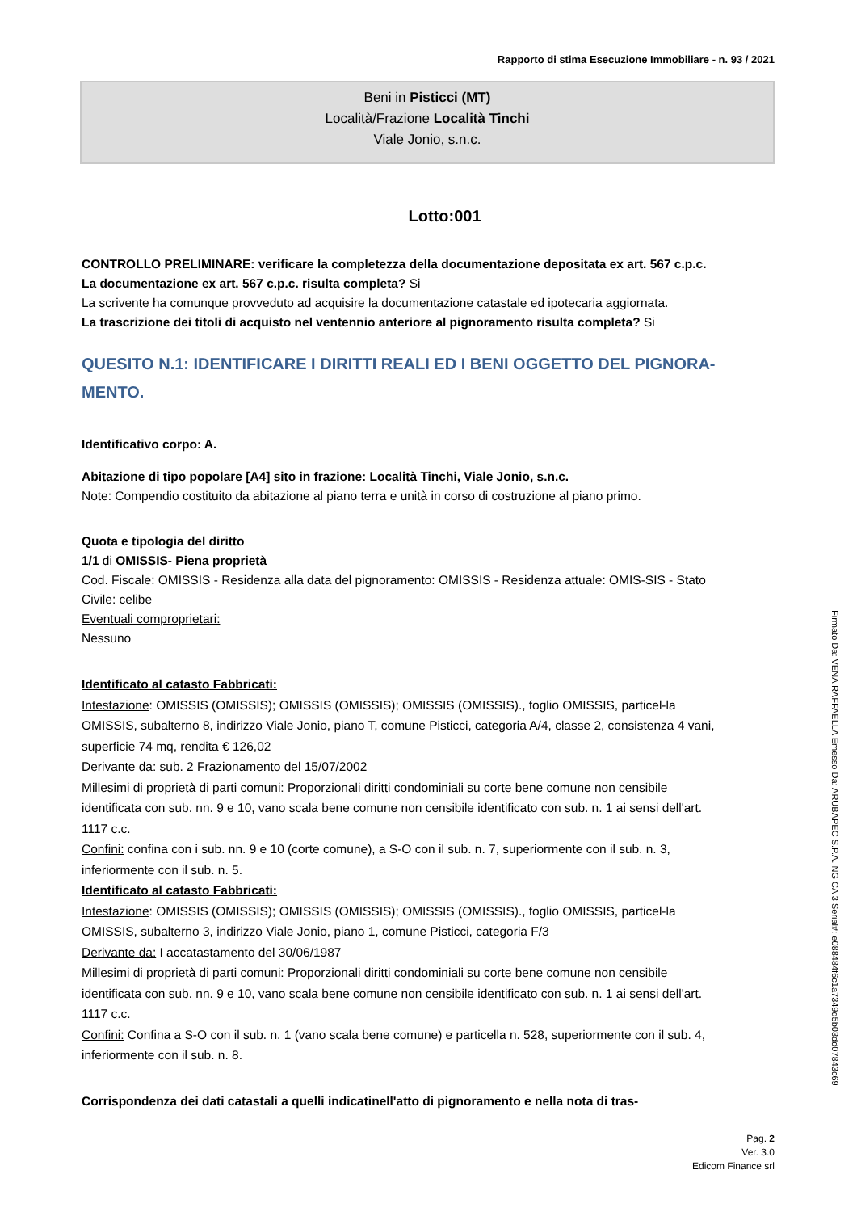Rapporto di stima Esecuzione Immobiliare - n. 93 / 2021
Beni in Pisticci (MT)
Località/Frazione Località Tinchi
Viale Jonio, s.n.c.
Lotto:001
CONTROLLO PRELIMINARE: verificare la completezza della documentazione depositata ex art. 567 c.p.c.
La documentazione ex art. 567 c.p.c. risulta completa? Si
La scrivente ha comunque provveduto ad acquisire la documentazione catastale ed ipotecaria aggiornata.
La trascrizione dei titoli di acquisto nel ventennio anteriore al pignoramento risulta completa? Si
QUESITO N.1: IDENTIFICARE I DIRITTI REALI ED I BENI OGGETTO DEL PIGNORA-MENTO.
Identificativo corpo: A.
Abitazione di tipo popolare [A4] sito in frazione: Località Tinchi, Viale Jonio, s.n.c.
Note: Compendio costituito da abitazione al piano terra e unità in corso di costruzione al piano primo.
Quota e tipologia del diritto
1/1 di OMISSIS- Piena proprietà
Cod. Fiscale: OMISSIS - Residenza alla data del pignoramento: OMISSIS - Residenza attuale: OMIS-SIS - Stato Civile: celibe
Eventuali comproprietari:
Nessuno
Identificato al catasto Fabbricati:
Intestazione: OMISSIS (OMISSIS); OMISSIS (OMISSIS); OMISSIS (OMISSIS)., foglio OMISSIS, particel-la OMISSIS, subalterno 8, indirizzo Viale Jonio, piano T, comune Pisticci, categoria A/4, classe 2, consistenza 4 vani, superficie 74 mq, rendita € 126,02
Derivante da: sub. 2 Frazionamento del 15/07/2002
Millesimi di proprietà di parti comuni: Proporzionali diritti condominiali su corte bene comune non censibile identificata con sub. nn. 9 e 10, vano scala bene comune non censibile identificato con sub. n. 1 ai sensi dell'art. 1117 c.c.
Confini: confina con i sub. nn. 9 e 10 (corte comune), a S-O con il sub. n. 7, superiormente con il sub. n. 3, inferiormente con il sub. n. 5.
Identificato al catasto Fabbricati:
Intestazione: OMISSIS (OMISSIS); OMISSIS (OMISSIS); OMISSIS (OMISSIS)., foglio OMISSIS, particel-la OMISSIS, subalterno 3, indirizzo Viale Jonio, piano 1, comune Pisticci, categoria F/3
Derivante da: I accatastamento del 30/06/1987
Millesimi di proprietà di parti comuni: Proporzionali diritti condominiali su corte bene comune non censibile identificata con sub. nn. 9 e 10, vano scala bene comune non censibile identificato con sub. n. 1 ai sensi dell'art. 1117 c.c.
Confini: Confina a S-O con il sub. n. 1 (vano scala bene comune) e particella n. 528, superiormente con il sub. 4, inferiormente con il sub. n. 8.
Corrispondenza dei dati catastali a quelli indicatinell'atto di pignoramento e nella nota di tras-
Pag. 2
Ver. 3.0
Edicom Finance srl
Firmato Da: VENA RAFFAELLA Emesso Da: ARUBAPEC S.P.A. NG CA 3 Serial#: e088484f6c1a7349d5b03dd07843c69